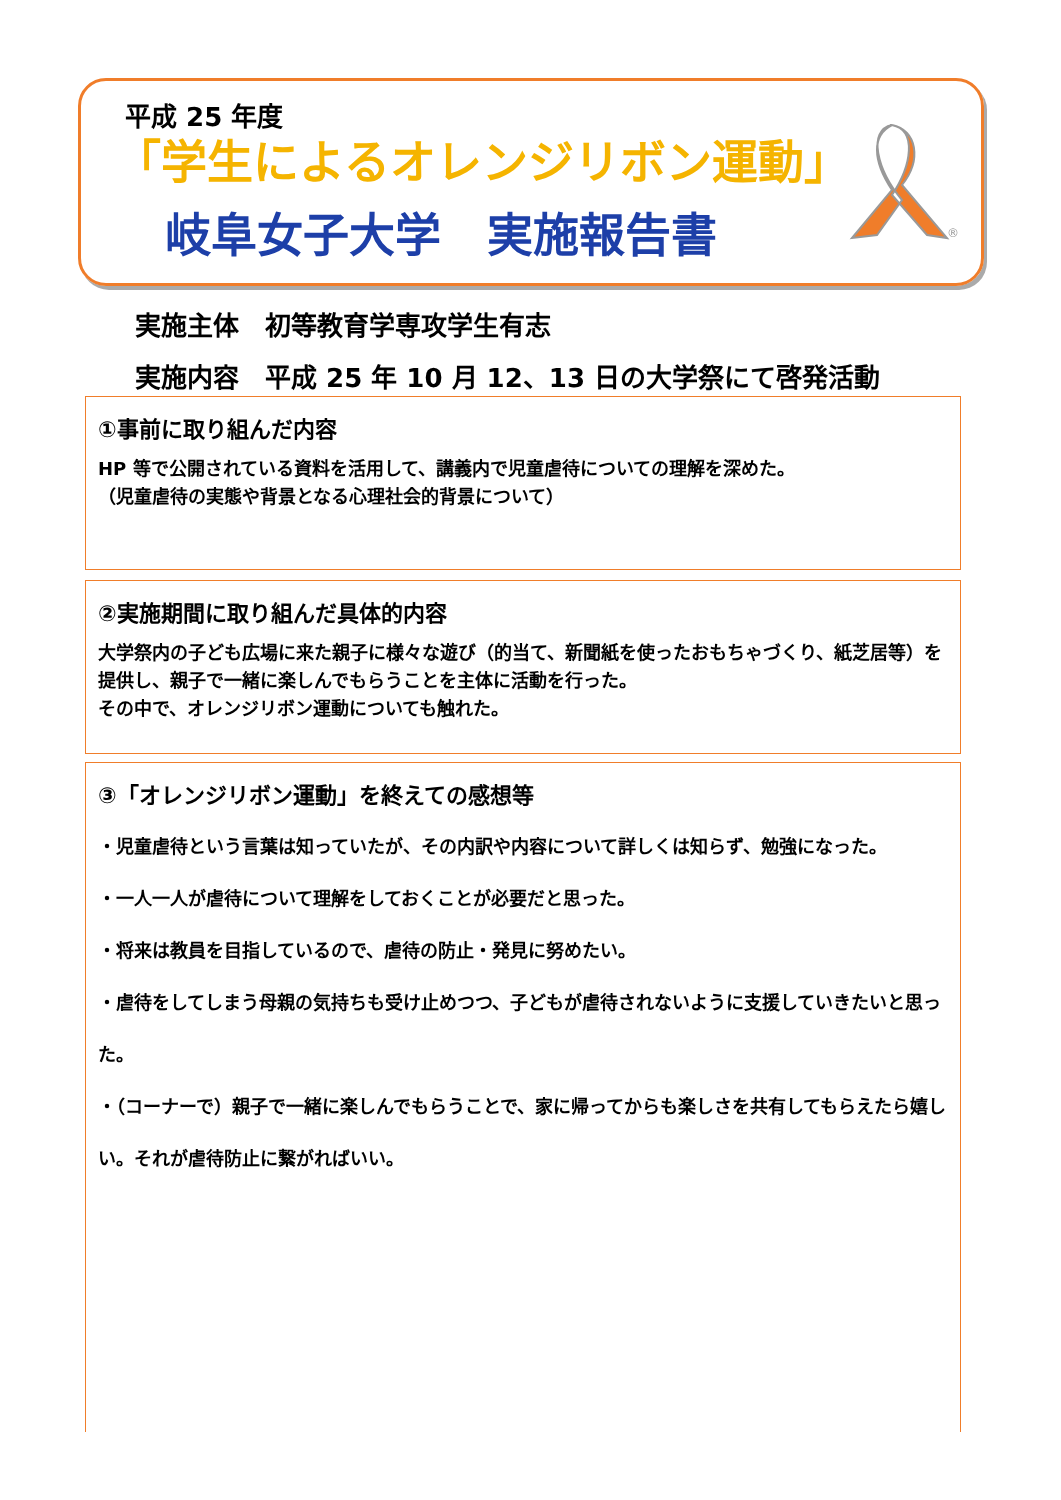平成 25 年度
「学生によるオレンジリボン運動」
岐阜女子大学　実施報告書
®
実施主体　初等教育学専攻学生有志
実施内容　平成 25 年 10 月 12、13 日の大学祭にて啓発活動
①事前に取り組んだ内容
HP 等で公開されている資料を活用して、講義内で児童虐待についての理解を深めた。
（児童虐待の実態や背景となる心理社会的背景について）
②実施期間に取り組んだ具体的内容
大学祭内の子ども広場に来た親子に様々な遊び（的当て、新聞紙を使ったおもちゃづくり、紙芝居等）を提供し、親子で一緒に楽しんでもらうことを主体に活動を行った。
その中で、オレンジリボン運動についても触れた。
③「オレンジリボン運動」を終えての感想等
・児童虐待という言葉は知っていたが、その内訳や内容について詳しくは知らず、勉強になった。
・一人一人が虐待について理解をしておくことが必要だと思った。
・将来は教員を目指しているので、虐待の防止・発見に努めたい。
・虐待をしてしまう母親の気持ちも受け止めつつ、子どもが虐待されないように支援していきたいと思った。
・（コーナーで）親子で一緒に楽しんでもらうことで、家に帰ってからも楽しさを共有してもらえたら嬉しい。それが虐待防止に繋がればいい。